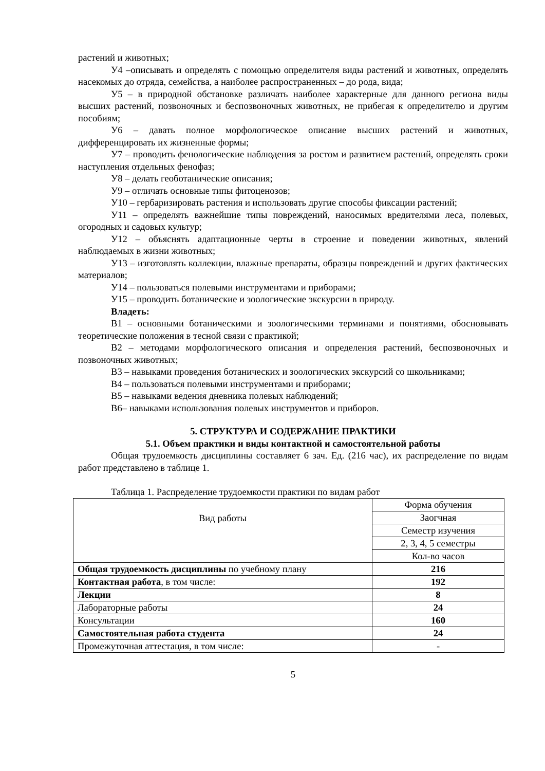растений и животных;
У4 –описывать и определять с помощью определителя виды растений и животных, определять насекомых до отряда, семейства, а наиболее распространенных – до рода, вида;
У5 – в природной обстановке различать наиболее характерные для данного региона виды высших растений, позвоночных и беспозвоночных животных, не прибегая к определителю и другим пособиям;
У6 – давать полное морфологическое описание высших растений и животных, дифференцировать их жизненные формы;
У7 – проводить фенологические наблюдения за ростом и развитием растений, определять сроки наступления отдельных фенофаз;
У8 – делать геоботанические описания;
У9 – отличать основные типы фитоценозов;
У10 – гербаризировать растения и использовать другие способы фиксации растений;
У11 – определять важнейшие типы повреждений, наносимых вредителями леса, полевых, огородных и садовых культур;
У12 – объяснять адаптационные черты в строение и поведении животных, явлений наблюдаемых в жизни животных;
У13 – изготовлять коллекции, влажные препараты, образцы повреждений и других фактических материалов;
У14 – пользоваться полевыми инструментами и приборами;
У15 – проводить ботанические и зоологические экскурсии в природу.
Владеть:
В1 – основными ботаническими и зоологическими терминами и понятиями, обосновывать теоретические положения в тесной связи с практикой;
В2 – методами морфологического описания и определения растений, беспозвоночных и позвоночных животных;
В3 – навыками проведения ботанических и зоологических экскурсий со школьниками;
В4 – пользоваться полевыми инструментами и приборами;
В5 – навыками ведения дневника полевых наблюдений;
В6– навыками использования полевых инструментов и приборов.
5. СТРУКТУРА И СОДЕРЖАНИЕ ПРАКТИКИ
5.1. Объем практики и виды контактной и самостоятельной работы
Общая трудоемкость дисциплины составляет 6 зач. Ед. (216 час), их распределение по видам работ представлено в таблице 1.
Таблица 1. Распределение трудоемкости практики по видам работ
| Вид работы | Форма обучения |
| | Заогчная |
| | Семестр изучения |
| | 2, 3, 4, 5 семестры |
| | Кол-во часов |
| Общая трудоемкость дисциплины по учебному плану | 216 |
| Контактная работа , в том числе: | 192 |
| Лекции | 8 |
| Лабораторные работы | 24 |
| Консультации | 160 |
| Самостоятельная работа студента | 24 |
| Промежуточная аттестация, в том числе: | - |
5